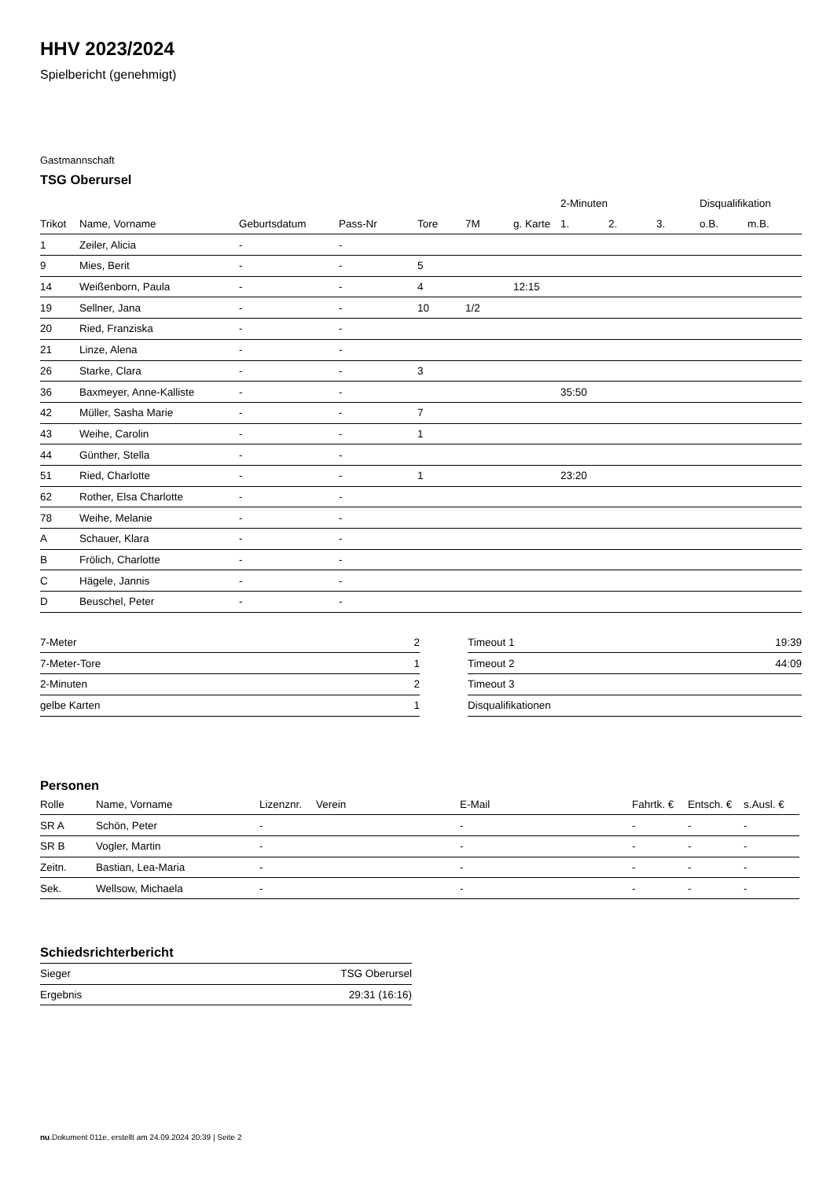HHV 2023/2024
Spielbericht (genehmigt)
Gastmannschaft
TSG Oberursel
| | | | | | | | 2-Minuten | | | Disqualifikation | |
| --- | --- | --- | --- | --- | --- | --- | --- | --- | --- | --- | --- |
| Trikot | Name, Vorname | Geburtsdatum | Pass-Nr | Tore | 7M | g. Karte | 1. | 2. | 3. | o.B. | m.B. |
| 1 | Zeiler, Alicia | - | - | | | | | | | | |
| 9 | Mies, Berit | - | - | 5 | | | | | | | |
| 14 | Weißenborn, Paula | - | - | 4 | | 12:15 | | | | | |
| 19 | Sellner, Jana | - | - | 10 | 1/2 | | | | | | |
| 20 | Ried, Franziska | - | - | | | | | | | | |
| 21 | Linze, Alena | - | - | | | | | | | | |
| 26 | Starke, Clara | - | - | 3 | | | | | | | |
| 36 | Baxmeyer, Anne-Kalliste | - | - | | | | 35:50 | | | | |
| 42 | Müller, Sasha Marie | - | - | 7 | | | | | | | |
| 43 | Weihe, Carolin | - | - | 1 | | | | | | | |
| 44 | Günther, Stella | - | - | | | | | | | | |
| 51 | Ried, Charlotte | - | - | 1 | | | 23:20 | | | | |
| 62 | Rother, Elsa Charlotte | - | - | | | | | | | | |
| 78 | Weihe, Melanie | - | - | | | | | | | | |
| A | Schauer, Klara | - | - | | | | | | | | |
| B | Frölich, Charlotte | - | - | | | | | | | | |
| C | Hägele, Jannis | - | - | | | | | | | | |
| D | Beuschel, Peter | - | - | | | | | | | | |
| 7-Meter | 2 |
| 7-Meter-Tore | 1 |
| 2-Minuten | 2 |
| gelbe Karten | 1 |
| Timeout 1 | 19:39 |
| Timeout 2 | 44:09 |
| Timeout 3 | |
| Disqualifikationen | |
Personen
| Rolle | Name, Vorname | Lizenznr. | Verein | E-Mail | Fahrtk. € | Entsch. € | s.Ausl. € |
| --- | --- | --- | --- | --- | --- | --- | --- |
| SR A | Schön, Peter | - | | - | - | - | - |
| SR B | Vogler, Martin | - | | - | - | - | - |
| Zeitn. | Bastian, Lea-Maria | - | | - | - | - | - |
| Sek. | Wellsow, Michaela | - | | - | - | - | - |
Schiedsrichterbericht
| Sieger | TSG Oberursel |
| Ergebnis | 29:31 (16:16) |
nu.Dokument 011e, erstellt am 24.09.2024 20:39 | Seite 2